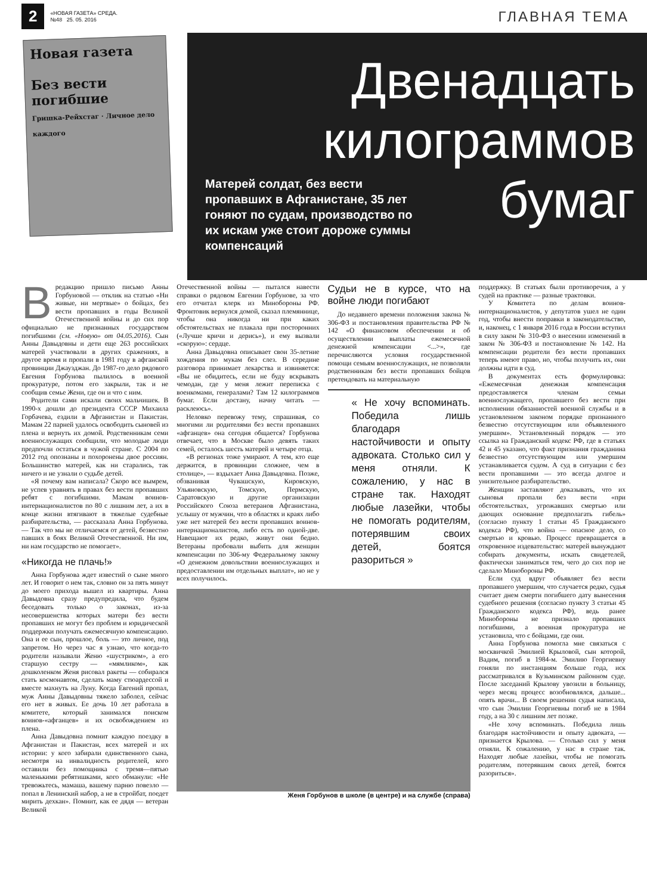2
«НОВАЯ ГАЗЕТА» СРЕДА.
№48 25. 05. 2016
ГЛАВНАЯ ТЕМА
Новая газета
Без вести погибшие
Гришка-Рейхстаг · Личное дело каждого
Двенадцать
килограммов
бумаг
Матерей солдат, без вести пропавших в Афганистане, 35 лет гоняют по судам, производство по их искам уже стоит дороже суммы компенсаций
Вредакцию пришло письмо Анны Горбуновой — отклик на статью «Ни живые, ни мертвые» о бойцах, без вести пропавших в годы Великой Отечественной войны и до сих пор официально не признанных государством погибшими (см. «Новую» от 04.05.2016). Сын Анны Давыдовны и дети еще 263 российских матерей участвовали в других сражениях, в другое время и пропали в 1981 году в афганской провинции Джаузджан. До 1987-го дело рядового Евгения Горбунова пылилось в военной прокуратуре, потом его закрыли, так и не сообщив семье Жени, где он и что с ним.
Родители сами искали своих мальчишек. В 1990-х дошли до президента СССР Михаила Горбачева, ездили в Афганистан и Пакистан. Мамам 22 парней удалось освободить сыновей из плена и вернуть их домой. Родственникам семи военнослужащих сообщили, что молодые люди предпочли остаться в чужой стране. С 2004 по 2012 год опознаны и похоронены двое россиян. Большинство матерей, как ни старались, так ничего и не узнали о судьбе детей.
«Я почему вам написала? Скоро все вымрем, не успев уравнять в правах без вести пропавших ребят с погибшими. Мамам воинов-интернационалистов по 80 с лишним лет, а их в конце жизни втягивают в тяжелые судебные разбирательства, — рассказала Анна Горбунова. — Так что мы не отличаемся от детей, безвестно павших в боях Великой Отечественной. Ни им, ни нам государство не помогает».
«Никогда не плачь!»
Анна Горбунова ждет известий о сыне много лет. И говорит о нем так, словно он за пять минут до моего прихода вышел из квартиры. Анна Давыдовна сразу предупредила, что будем беседовать только о законах, из-за несовершенства которых матери без вести пропавших не могут без проблем и юридической поддержки получать ежемесячную компенсацию. Она и ее сын, прошлое, боль — это личное, под запретом. Но через час я узнаю, что когда-то родители называли Женю «шустриком», а его старшую сестру — «мямликом», как дошколенком Женя рисовал ракеты — собирался стать космонавтом, сделать маму стюардессой и вместе махнуть на Луну. Когда Евгений пропал, муж Анны Давыдовны тяжело заболел, сейчас его нет в живых. Ее дочь 10 лет работала в комитете, который занимался поиском воинов-«афганцев» и их освобождением из плена.
Анна Давыдовна помнит каждую поездку в Афганистан и Пакистан, всех матерей и их истории: у кого забирали единственного сына, несмотря на инвалидность родителей, кого оставили без помощника с тремя—пятью маленькими ребятишками, кого обманули: «Не тревожьтесь, мамаша, вашему парню повезло — попал в Ленинский набор, а не в стройбат, поедет мирить дехкан». Помнит, как ее дядя — ветеран Великой
Отечественной войны — пытался навести справки о рядовом Евгении Горбунове, за что его отчитал клерк из Минобороны РФ. Фронтовик вернулся домой, сказал племяннице, чтобы она никогда ни при каких обстоятельствах не плакала при посторонних («Лучше кричи и дерись»), и ему вызвали «скорую»: сердце.
Анна Давыдовна описывает свои 35-летние хождения по мукам без слез. В середине разговора принимает лекарства и извиняется: «Вы не обидитесь, если не буду вскрывать чемодан, где у меня лежит переписка с военкомами, генералами? Там 12 килограммов бумаг. Если достану, начну читать — расклеюсь».
Неловко перевожу тему, спрашивая, со многими ли родителями без вести пропавших «афганцев» она сегодня общается? Горбунова отвечает, что в Москве было девять таких семей, осталось шесть матерей и четыре отца.
«В регионах тоже умирают. А тем, кто еще держится, в провинции сложнее, чем в столице», — вздыхает Анна Давыдовна. Позже, обзванивая Чувашскую, Кировскую, Ульяновскую, Томскую, Пермскую, Саратовскую и другие организации Российского Союза ветеранов Афганистана, услышу от мужчин, что в областях и краях либо уже нет матерей без вести пропавших воинов-интернационалистов, либо есть по одной-две. Навещают их редко, живут они бедно. Ветераны пробовали выбить для женщин компенсации по 306-му Федеральному закону «О денежном довольствии военнослужащих и предоставлении им отдельных выплат», но не у всех получилось.
Судьи не в курсе, что на войне люди погибают
До недавнего времени положения закона № 306-ФЗ и постановления правительства РФ № 142 «О финансовом обеспечении и об осуществлении выплаты ежемесячной денежной компенсации <...>», где перечисляются условия государственной помощи семьям военнослужащих, не позволяли родственникам без вести пропавших бойцов претендовать на материальную
« Не хочу вспоминать. Победила лишь благодаря настойчивости и опыту адвоката. Столько сил у меня отняли. К сожалению, у нас в стране так. Находят любые лазейки, чтобы не помогать родителям, потерявшим своих детей, боятся разориться »
Женя Горбунов в школе (в центре) и на службе (справа)
поддержку. В статьях были противоречия, а у судей на практике — разные трактовки.
У Комитета по делам воинов-интернационалистов, у депутатов ушел не один год, чтобы внести поправки в законодательство, и, наконец, с 1 января 2016 года в России вступил в силу закон № 310-ФЗ о внесении изменений в закон № 306-ФЗ и постановление № 142. На компенсации родители без вести пропавших теперь имеют право, но, чтобы получить их, они должны идти в суд.
В документах есть формулировка: «Ежемесячная денежная компенсация предоставляется членам семьи военнослужащего, пропавшего без вести при исполнении обязанностей военной службы и в установленном законом порядке признанного безвестно отсутствующим или объявленного умершим». Установленный порядок — это ссылка на Гражданский кодекс РФ, где в статьях 42 и 45 указано, что факт признания гражданина безвестно отсутствующим или умершим устанавливается судом. А суд в ситуации с без вести пропавшими — это всегда долгое и унизительное разбирательство.
Женщин заставляют доказывать, что их сыновья пропали без вести «при обстоятельствах, угрожавших смертью или дающих основание предполагать гибель» (согласно пункту 1 статьи 45 Гражданского кодекса РФ), что война — опасное дело, со смертью и кровью. Процесс превращается в откровенное издевательство: матерей вынуждают собирать документы, искать свидетелей, фактически заниматься тем, чего до сих пор не сделало Минобороны РФ.
Если суд вдруг объявляет без вести пропавшего умершим, что случается редко, судья считает днем смерти погибшего дату вынесения судебного решения (согласно пункту 3 статьи 45 Гражданского кодекса РФ), ведь ранее Минобороны не признало пропавших погибшими, а военная прокуратура не установила, что с бойцами, где они.
Анна Горбунова помогла мне связаться с москвичкой Эмилией Крыловой, сын которой, Вадим, погиб в 1984-м. Эмилию Георгиевну гоняли по инстанциям больше года, иск рассматривался в Кузьминском районном суде. После заседаний Крылову увозили в больницу, через месяц процесс возобновлялся, дальше... опять врачи... В своем решении судья написала, что сын Эмилии Георгиевны погиб не в 1984 году, а на 30 с лишним лет позже.
«Не хочу вспоминать. Победила лишь благодаря настойчивости и опыту адвоката, — признается Крылова. — Столько сил у меня отняли. К сожалению, у нас в стране так. Находят любые лазейки, чтобы не помогать родителям, потерявшим своих детей, боятся разориться».